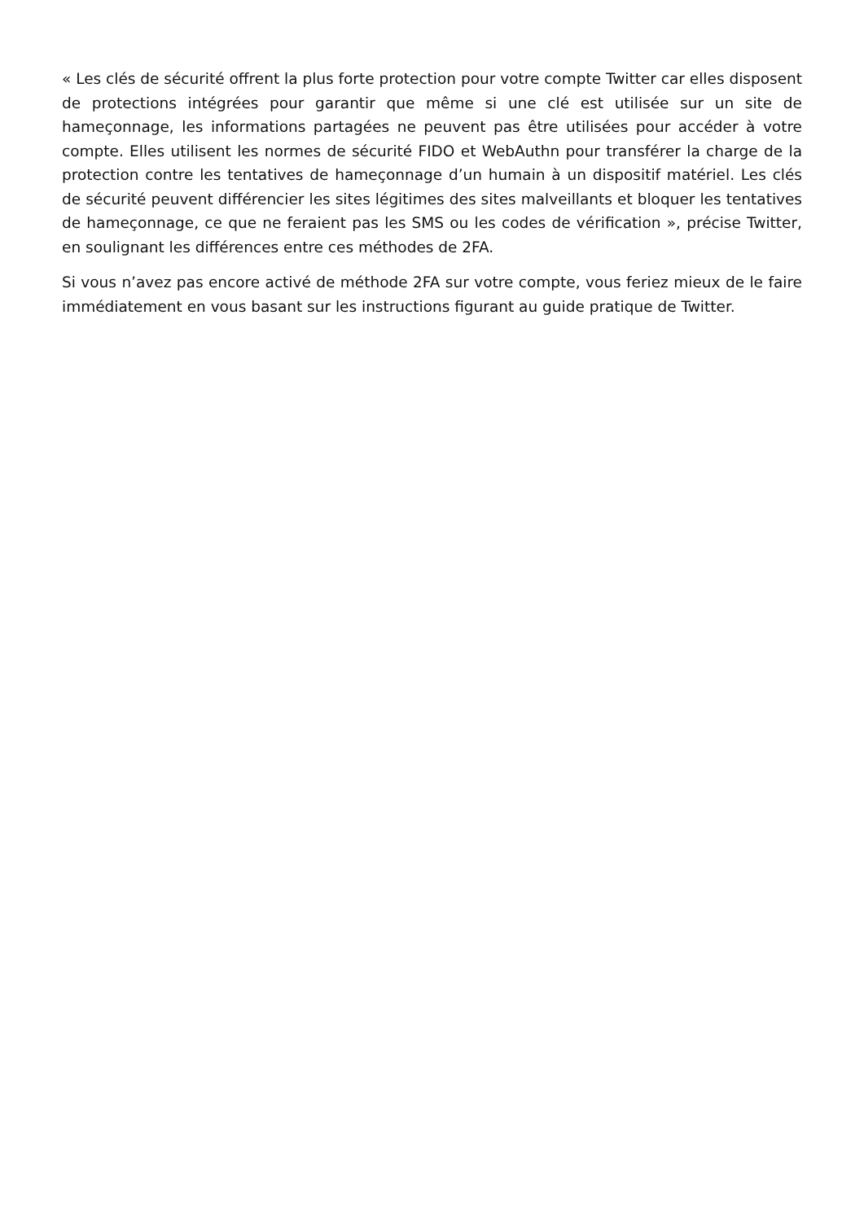« Les clés de sécurité offrent la plus forte protection pour votre compte Twitter car elles disposent de protections intégrées pour garantir que même si une clé est utilisée sur un site de hameçonnage, les informations partagées ne peuvent pas être utilisées pour accéder à votre compte. Elles utilisent les normes de sécurité FIDO et WebAuthn pour transférer la charge de la protection contre les tentatives de hameçonnage d’un humain à un dispositif matériel. Les clés de sécurité peuvent différencier les sites légitimes des sites malveillants et bloquer les tentatives de hameçonnage, ce que ne feraient pas les SMS ou les codes de vérification », précise Twitter, en soulignant les différences entre ces méthodes de 2FA.
Si vous n’avez pas encore activé de méthode 2FA sur votre compte, vous feriez mieux de le faire immédiatement en vous basant sur les instructions figurant au guide pratique de Twitter.